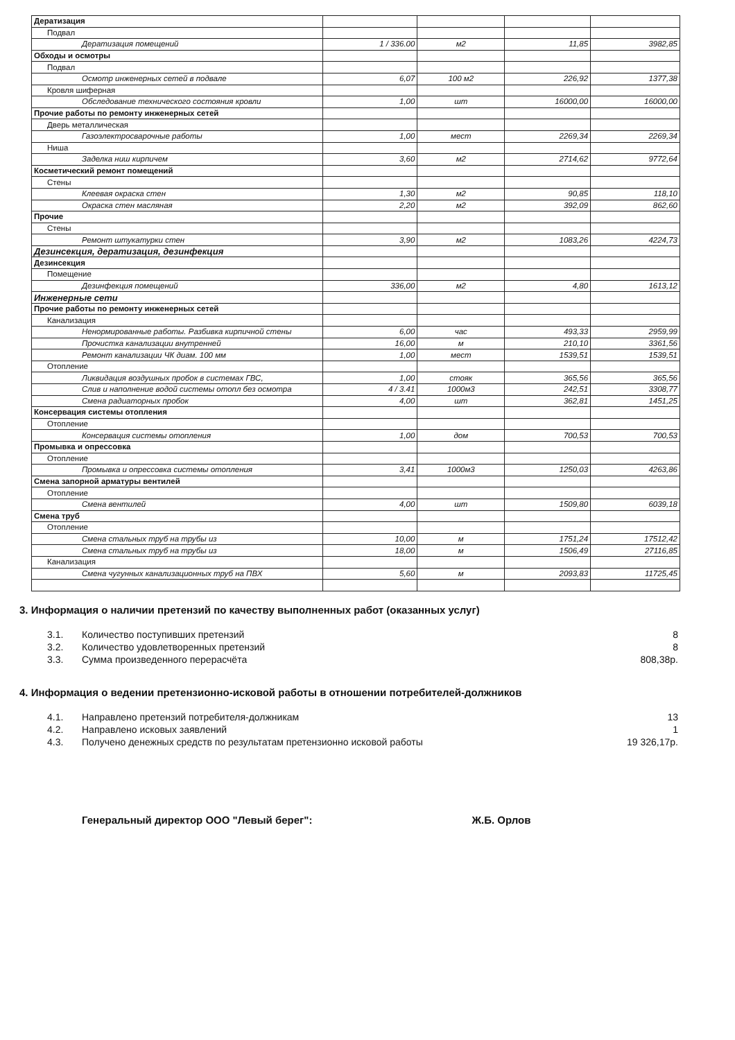| Дератизация | | | | |
| Подвал | | | | |
| Дератизация помещений | 1 / 336.00 | м2 | 11,85 | 3982,85 |
| Обходы и осмотры | | | | |
| Подвал | | | | |
| Осмотр инженерных сетей в подвале | 6,07 | 100 м2 | 226,92 | 1377,38 |
| Кровля шиферная | | | | |
| Обследование технического состояния кровли | 1,00 | шт | 16000,00 | 16000,00 |
| Прочие работы по ремонту инженерных сетей | | | | |
| Дверь металлическая | | | | |
| Газоэлектросварочные работы | 1,00 | мест | 2269,34 | 2269,34 |
| Ниша | | | | |
| Заделка ниш кирпичем | 3,60 | м2 | 2714,62 | 9772,64 |
| Косметический ремонт помещений | | | | |
| Стены | | | | |
| Клеевая окраска стен | 1,30 | м2 | 90,85 | 118,10 |
| Окраска стен масляная | 2,20 | м2 | 392,09 | 862,60 |
| Прочие | | | | |
| Стены | | | | |
| Ремонт штукатурки стен | 3,90 | м2 | 1083,26 | 4224,73 |
| Дезинсекция, дератизация, дезинфекция | | | | |
| Дезинсекция | | | | |
| Помещение | | | | |
| Дезинфекция помещений | 336,00 | м2 | 4,80 | 1613,12 |
| Инженерные сети | | | | |
| Прочие работы по ремонту инженерных сетей | | | | |
| Канализация | | | | |
| Ненормированные работы. Разбивка кирпичной стены | 6,00 | час | 493,33 | 2959,99 |
| Прочистка канализации внутренней | 16,00 | м | 210,10 | 3361,56 |
| Ремонт канализации ЧК диам. 100 мм | 1,00 | мест | 1539,51 | 1539,51 |
| Отопление | | | | |
| Ликвидация воздушных пробок в системах ГВС, | 1,00 | стояк | 365,56 | 365,56 |
| Слив и наполнение водой системы отопл без осмотра | 4 / 3.41 | 1000м3 | 242,51 | 3308,77 |
| Смена радиаторных пробок | 4,00 | шт | 362,81 | 1451,25 |
| Консервация системы отопления | | | | |
| Отопление | | | | |
| Консервация системы отопления | 1,00 | дом | 700,53 | 700,53 |
| Промывка и опрессовка | | | | |
| Отопление | | | | |
| Промывка и опрессовка системы отопления | 3,41 | 1000м3 | 1250,03 | 4263,86 |
| Смена запорной арматуры вентилей | | | | |
| Отопление | | | | |
| Смена вентилей | 4,00 | шт | 1509,80 | 6039,18 |
| Смена труб | | | | |
| Отопление | | | | |
| Смена стальных труб на трубы из | 10,00 | м | 1751,24 | 17512,42 |
| Смена стальных труб на трубы из | 18,00 | м | 1506,49 | 27116,85 |
| Канализация | | | | |
| Смена чугунных канализационных труб на ПВХ | 5,60 | м | 2093,83 | 11725,45 |
3. Информация о наличии претензий по качеству выполненных работ (оказанных услуг)
3.1. Количество поступивших претензий 8
3.2. Количество удовлетворенных претензий 8
3.3. Сумма произведенного перерасчёта 808,38р.
4. Информация о ведении претензионно-исковой работы в отношении потребителей-должников
4.1. Направлено претензий потребителя-должникам 13
4.2. Направлено исковых заявлений 1
4.3. Получено денежных средств по результатам претензионно исковой работы 19 326,17р.
Генеральный директор ООО "Левый берег": Ж.Б. Орлов